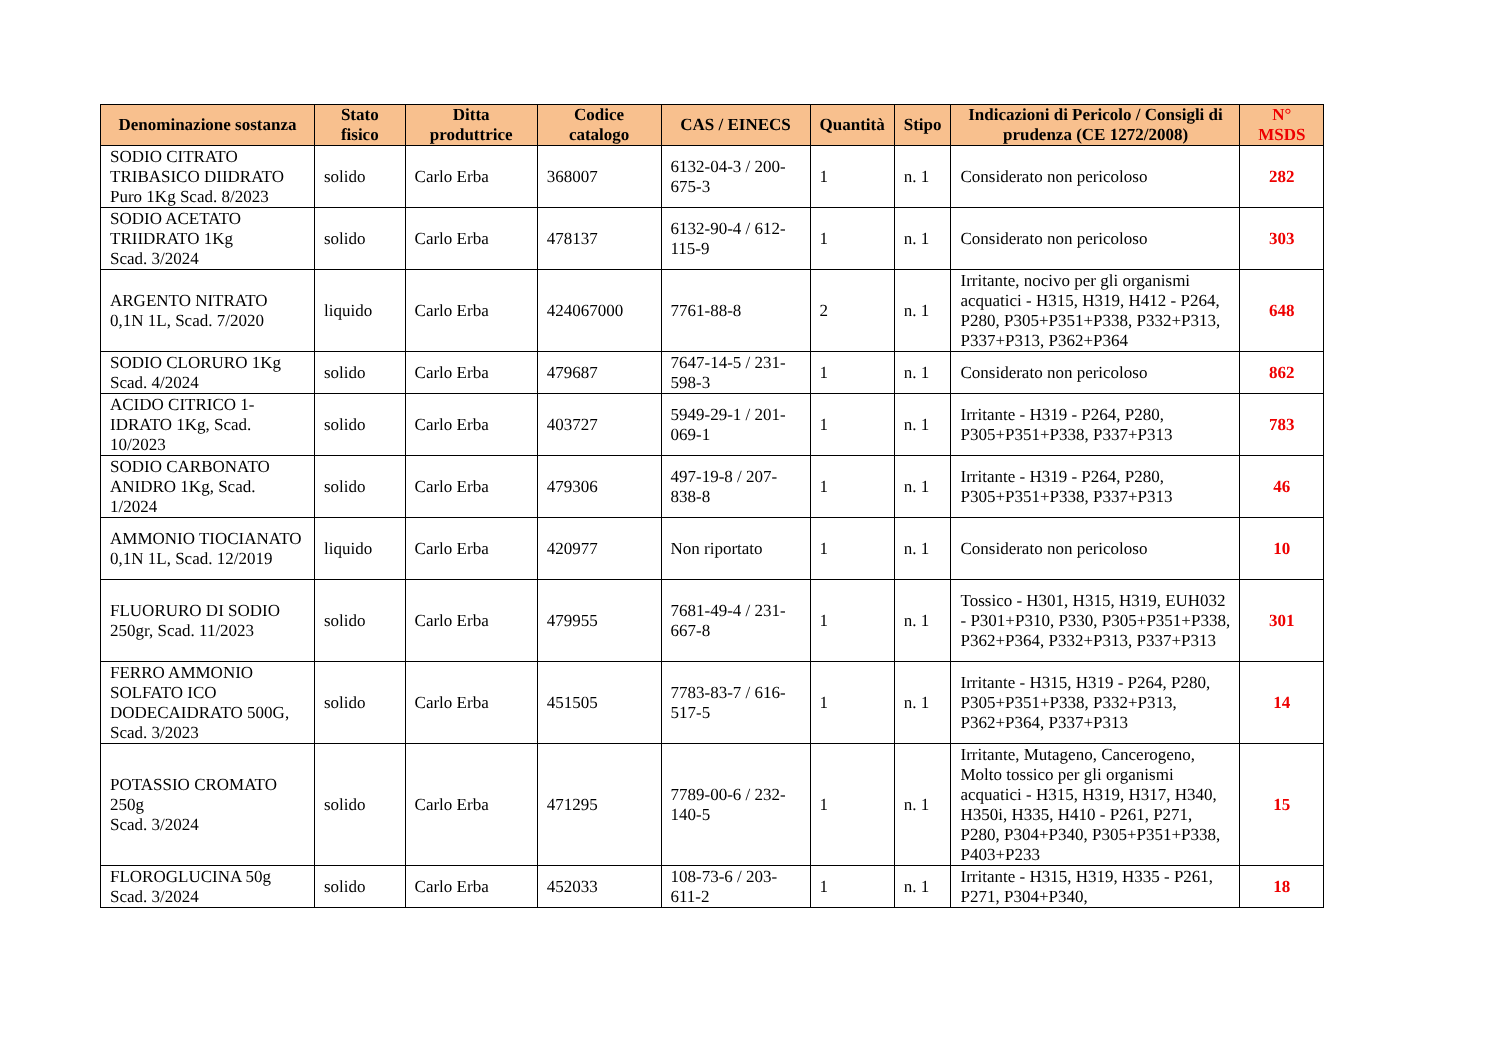| Denominazione sostanza | Stato fisico | Ditta produttrice | Codice catalogo | CAS / EINECS | Quantità | Stipo | Indicazioni di Pericolo / Consigli di prudenza (CE 1272/2008) | N° MSDS |
| --- | --- | --- | --- | --- | --- | --- | --- | --- |
| SODIO CITRATO TRIBASICO DIIDRATO Puro 1Kg Scad. 8/2023 | solido | Carlo Erba | 368007 | 6132-04-3 / 200-675-3 | 1 | n. 1 | Considerato non pericoloso | 282 |
| SODIO ACETATO TRIIDRATO 1Kg Scad. 3/2024 | solido | Carlo Erba | 478137 | 6132-90-4 / 612-115-9 | 1 | n. 1 | Considerato non pericoloso | 303 |
| ARGENTO NITRATO 0,1N 1L, Scad. 7/2020 | liquido | Carlo Erba | 424067000 | 7761-88-8 | 2 | n. 1 | Irritante, nocivo per gli organismi acquatici - H315, H319, H412 - P264, P280, P305+P351+P338, P332+P313, P337+P313, P362+P364 | 648 |
| SODIO CLORURO 1Kg Scad. 4/2024 | solido | Carlo Erba | 479687 | 7647-14-5 / 231-598-3 | 1 | n. 1 | Considerato non pericoloso | 862 |
| ACIDO CITRICO 1-IDRATO 1Kg, Scad. 10/2023 | solido | Carlo Erba | 403727 | 5949-29-1 / 201-069-1 | 1 | n. 1 | Irritante - H319 - P264, P280, P305+P351+P338, P337+P313 | 783 |
| SODIO CARBONATO ANIDRO 1Kg, Scad. 1/2024 | solido | Carlo Erba | 479306 | 497-19-8 / 207-838-8 | 1 | n. 1 | Irritante - H319 - P264, P280, P305+P351+P338, P337+P313 | 46 |
| AMMONIO TIOCIANATO 0,1N 1L, Scad. 12/2019 | liquido | Carlo Erba | 420977 | Non riportato | 1 | n. 1 | Considerato non pericoloso | 10 |
| FLUORURO DI SODIO 250gr, Scad. 11/2023 | solido | Carlo Erba | 479955 | 7681-49-4 / 231-667-8 | 1 | n. 1 | Tossico - H301, H315, H319, EUH032 - P301+P310, P330, P305+P351+P338, P362+P364, P332+P313, P337+P313 | 301 |
| FERRO AMMONIO SOLFATO ICO DODECAIDRATO 500G, Scad. 3/2023 | solido | Carlo Erba | 451505 | 7783-83-7 / 616-517-5 | 1 | n. 1 | Irritante - H315, H319 - P264, P280, P305+P351+P338, P332+P313, P362+P364, P337+P313 | 14 |
| POTASSIO CROMATO 250g Scad. 3/2024 | solido | Carlo Erba | 471295 | 7789-00-6 / 232-140-5 | 1 | n. 1 | Irritante, Mutageno, Cancerogeno, Molto tossico per gli organismi acquatici - H315, H319, H317, H340, H350i, H335, H410 - P261, P271, P280, P304+P340, P305+P351+P338, P403+P233 | 15 |
| FLOROGLUCINA 50g Scad. 3/2024 | solido | Carlo Erba | 452033 | 108-73-6 / 203-611-2 | 1 | n. 1 | Irritante - H315, H319, H335 - P261, P271, P304+P340, | 18 |